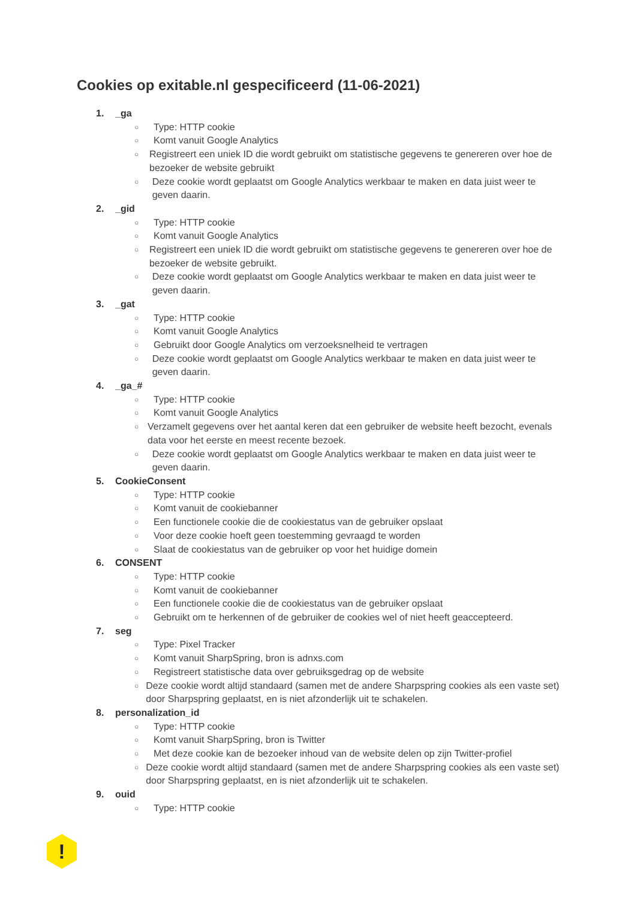Cookies op exitable.nl gespecificeerd (11-06-2021)
1. _ga
○ Type: HTTP cookie
○ Komt vanuit Google Analytics
○ Registreert een uniek ID die wordt gebruikt om statistische gegevens te genereren over hoe de bezoeker de website gebruikt
○ Deze cookie wordt geplaatst om Google Analytics werkbaar te maken en data juist weer te geven daarin.
2. _gid
○ Type: HTTP cookie
○ Komt vanuit Google Analytics
○ Registreert een uniek ID die wordt gebruikt om statistische gegevens te genereren over hoe de bezoeker de website gebruikt.
○ Deze cookie wordt geplaatst om Google Analytics werkbaar te maken en data juist weer te geven daarin.
3. _gat
○ Type: HTTP cookie
○ Komt vanuit Google Analytics
○ Gebruikt door Google Analytics om verzoeksnelheid te vertragen
○ Deze cookie wordt geplaatst om Google Analytics werkbaar te maken en data juist weer te geven daarin.
4. _ga_#
○ Type: HTTP cookie
○ Komt vanuit Google Analytics
○ Verzamelt gegevens over het aantal keren dat een gebruiker de website heeft bezocht, evenals data voor het eerste en meest recente bezoek.
○ Deze cookie wordt geplaatst om Google Analytics werkbaar te maken en data juist weer te geven daarin.
5. CookieConsent
○ Type: HTTP cookie
○ Komt vanuit de cookiebanner
○ Een functionele cookie die de cookiestatus van de gebruiker opslaat
○ Voor deze cookie hoeft geen toestemming gevraagd te worden
○ Slaat de cookiestatus van de gebruiker op voor het huidige domein
6. CONSENT
○ Type: HTTP cookie
○ Komt vanuit de cookiebanner
○ Een functionele cookie die de cookiestatus van de gebruiker opslaat
○ Gebruikt om te herkennen of de gebruiker de cookies wel of niet heeft geaccepteerd.
7. seg
○ Type: Pixel Tracker
○ Komt vanuit SharpSpring, bron is adnxs.com
○ Registreert statistische data over gebruiksgedrag op de website
○ Deze cookie wordt altijd standaard (samen met de andere Sharpspring cookies als een vaste set) door Sharpspring geplaatst, en is niet afzonderlijk uit te schakelen.
8. personalization_id
○ Type: HTTP cookie
○ Komt vanuit SharpSpring, bron is Twitter
○ Met deze cookie kan de bezoeker inhoud van de website delen op zijn Twitter-profiel
○ Deze cookie wordt altijd standaard (samen met de andere Sharpspring cookies als een vaste set) door Sharpspring geplaatst, en is niet afzonderlijk uit te schakelen.
9. ouid
○ Type: HTTP cookie
!